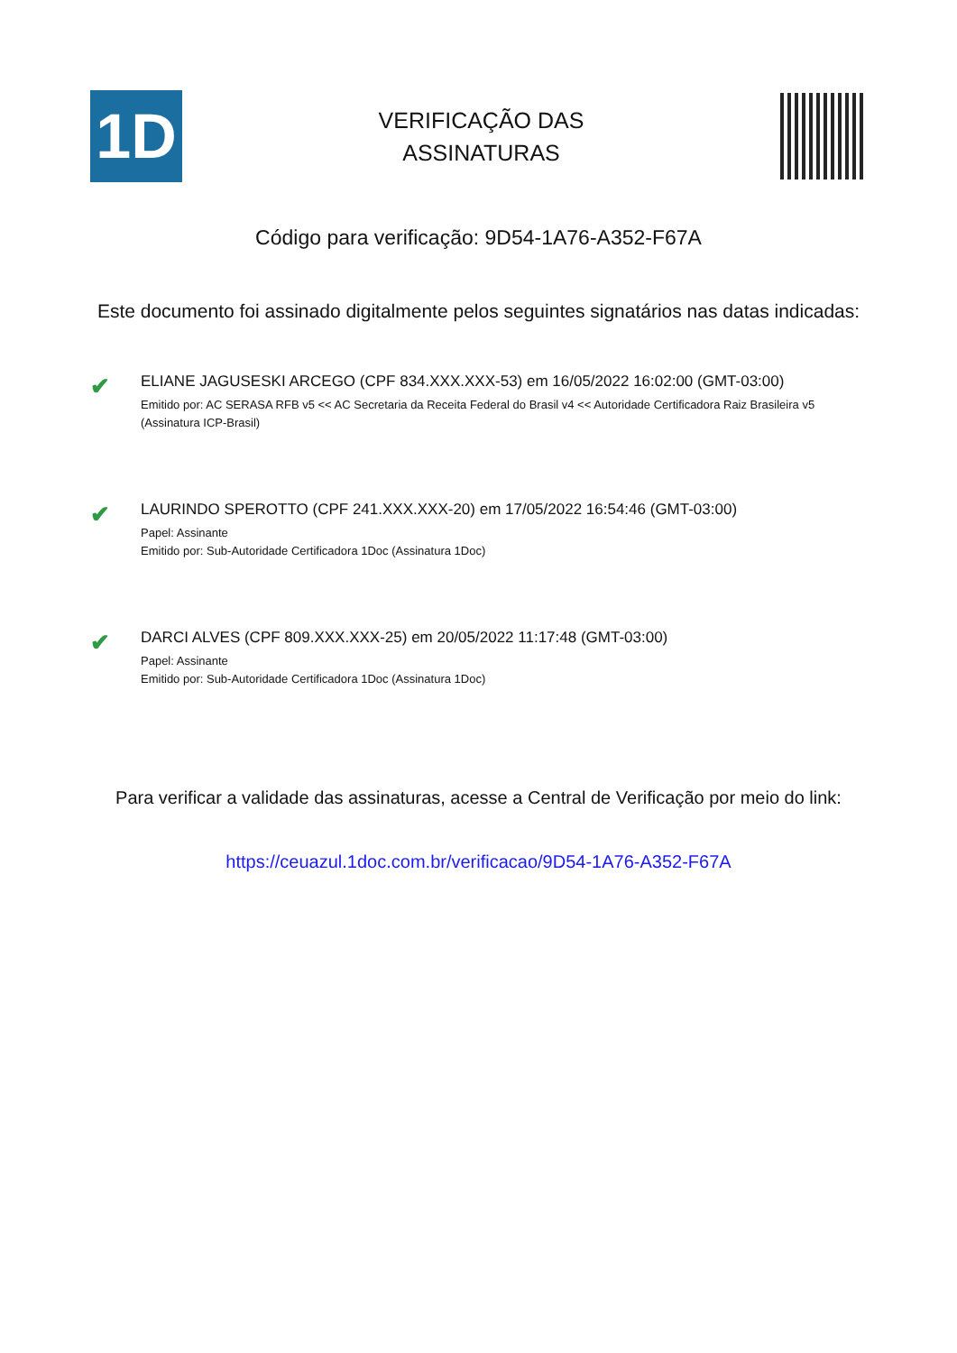1D
VERIFICAÇÃO DAS
ASSINATURAS
Código para verificação: 9D54-1A76-A352-F67A
Este documento foi assinado digitalmente pelos seguintes signatários nas datas indicadas:
✔
ELIANE JAGUSESKI ARCEGO (CPF 834.XXX.XXX-53) em 16/05/2022 16:02:00 (GMT-03:00)
Emitido por: AC SERASA RFB v5 << AC Secretaria da Receita Federal do Brasil v4 << Autoridade Certificadora Raiz Brasileira v5
(Assinatura ICP-Brasil)
✔
LAURINDO SPEROTTO (CPF 241.XXX.XXX-20) em 17/05/2022 16:54:46 (GMT-03:00)
Papel: Assinante
Emitido por: Sub-Autoridade Certificadora 1Doc (Assinatura 1Doc)
✔
DARCI ALVES (CPF 809.XXX.XXX-25) em 20/05/2022 11:17:48 (GMT-03:00)
Papel: Assinante
Emitido por: Sub-Autoridade Certificadora 1Doc (Assinatura 1Doc)
Para verificar a validade das assinaturas, acesse a Central de Verificação por meio do link:
https://ceuazul.1doc.com.br/verificacao/9D54-1A76-A352-F67A